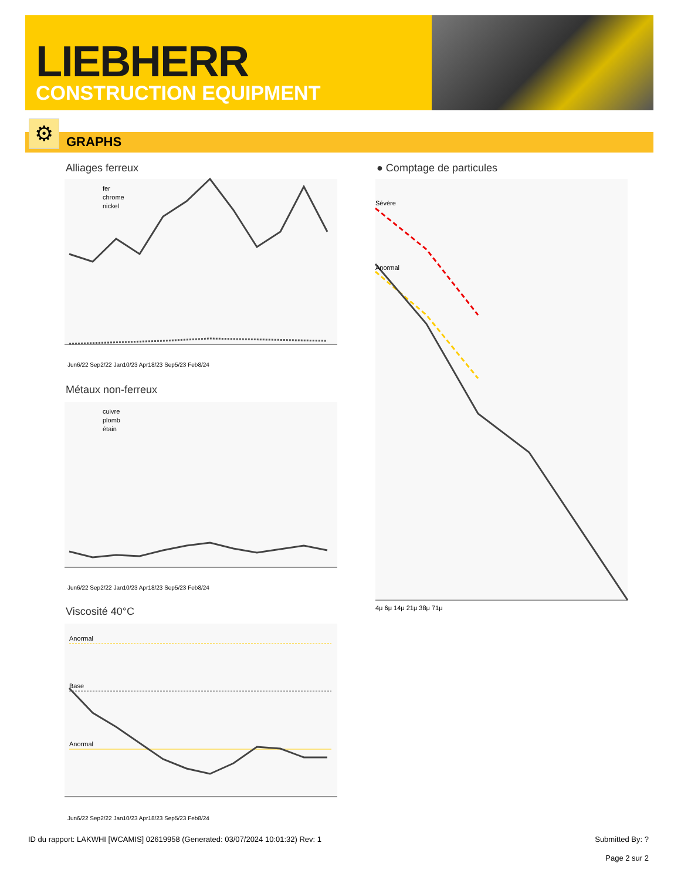LIEBHERR
CONSTRUCTION EQUIPMENT
GRAPHS ⚙
Alliages ferreux
fer
chrome
nickel
Jun6/22 Sep2/22 Jan10/23 Apr18/23 Sep5/23 Feb8/24
Métaux non-ferreux
cuivre
plomb
étain
Jun6/22 Sep2/22 Jan10/23 Apr18/23 Sep5/23 Feb8/24
Viscosité 40°C
Anormal
Base
Anormal
Jun6/22 Sep2/22 Jan10/23 Apr18/23 Sep5/23 Feb8/24
● Comptage de particules
Sévère
Anormal
4μ 6μ 14μ 21μ 38μ 71μ
ID du rapport: LAKWHI [WCAMIS] 02619958 (Generated: 03/07/2024 10:01:32) Rev: 1
Submitted By: ?
Page 2 sur 2